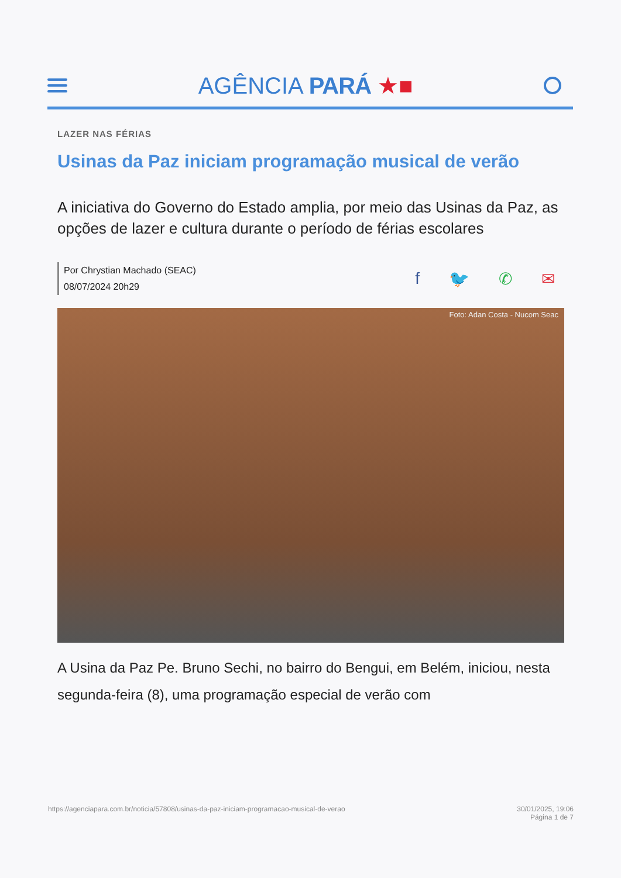AGÊNCIA PARÁ ★■
LAZER NAS FÉRIAS
Usinas da Paz iniciam programação musical de verão
A iniciativa do Governo do Estado amplia, por meio das Usinas da Paz, as opções de lazer e cultura durante o período de férias escolares
Por Chrystian Machado (SEAC)
08/07/2024 20h29
f 🐦 ✆ ✉
Foto: Adan Costa - Nucom Seac
A Usina da Paz Pe. Bruno Sechi, no bairro do Bengui, em Belém, iniciou, nesta segunda-feira (8), uma programação especial de verão com
https://agenciapara.com.br/noticia/57808/usinas-da-paz-iniciam-programacao-musical-de-verao
30/01/2025, 19:06
Página 1 de 7